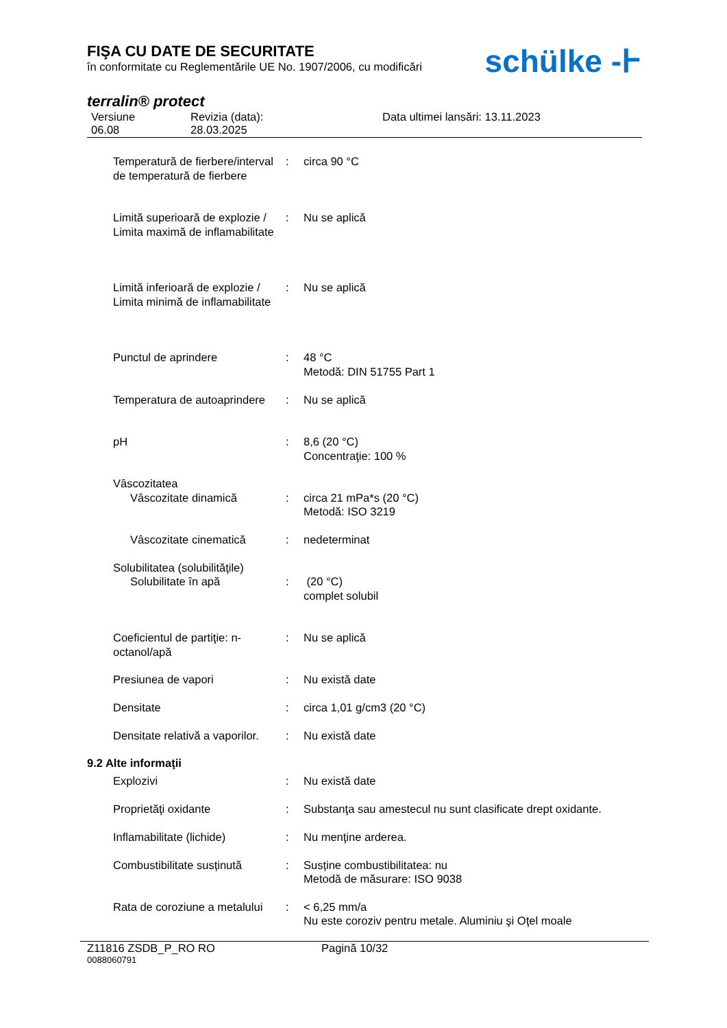FIŞA CU DATE DE SECURITATE
în conformitate cu Reglementările UE No. 1907/2006, cu modificări
schülke -Ͱ
terralin® protect
Versiune
06.08
Revizia (data):
28.03.2025
Data ultimei lansări: 13.11.2023
| Temperatură de fierbere/interval de temperatură de fierbere | : | circa 90 °C |
| Limită superioară de explozie / Limita maximă de inflamabilitate | : | Nu se aplică |
| Limită inferioară de explozie / Limita minimă de inflamabilitate | : | Nu se aplică |
| Punctul de aprindere | : | 48 °C Metodă: DIN 51755 Part 1 |
| Temperatura de autoaprindere | : | Nu se aplică |
| pH | : | 8,6 (20 °C) Concentraţie: 100 % |
| Vâscozitatea | | |
| Vâscozitate dinamică | : | circa 21 mPa*s (20 °C) Metodă: ISO 3219 |
| Vâscozitate cinematică | : | nedeterminat |
| Solubilitatea (solubilităţile) | | |
| Solubilitate în apă | : | (20 °C) complet solubil |
| Coeficientul de partiţie: n-octanol/apă | : | Nu se aplică |
| Presiunea de vapori | : | Nu există date |
| Densitate | : | circa 1,01 g/cm3 (20 °C) |
| Densitate relativă a vaporilor. | : | Nu există date |
9.2 Alte informaţii
| Explozivi | : | Nu există date |
| Proprietăţi oxidante | : | Substanţa sau amestecul nu sunt clasificate drept oxidante. |
| Inflamabilitate (lichide) | : | Nu menţine arderea. |
| Combustibilitate susținută | : | Susține combustibilitatea: nu Metodă de măsurare: ISO 9038 |
| Rata de coroziune a metalului | : | < 6,25 mm/a Nu este coroziv pentru metale. Aluminiu şi Oţel moale |
Z11816 ZSDB_P_RO RO Pagină 10/32
0088060791